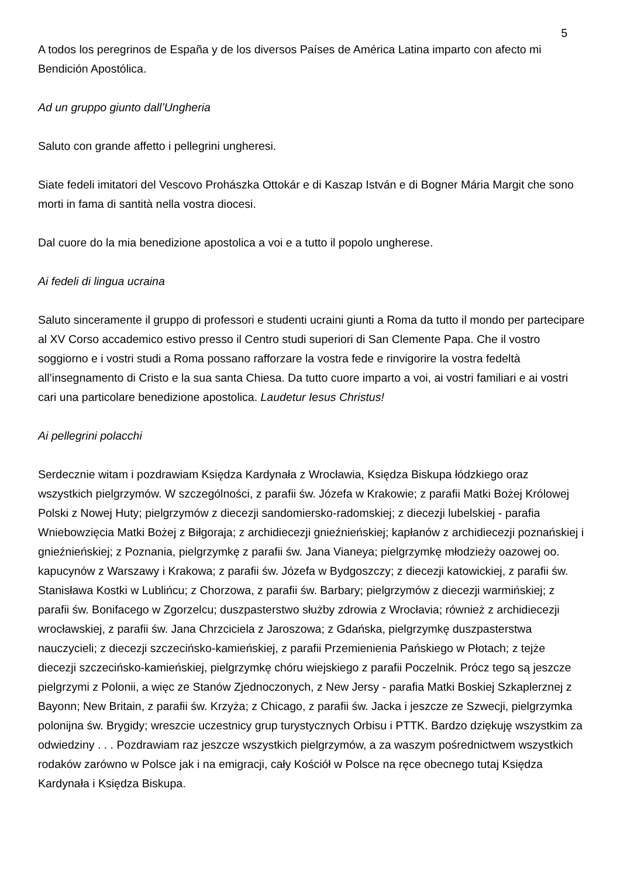5
A todos los peregrinos de España y de los diversos Países de América Latina imparto con afecto mi Bendición Apostólica.
Ad un gruppo giunto dall’Ungheria
Saluto con grande affetto i pellegrini ungheresi.
Siate fedeli imitatori del Vescovo Prohászka Ottokár e di Kaszap István e di Bogner Mária Margit che sono morti in fama di santità nella vostra diocesi.
Dal cuore do la mia benedizione apostolica a voi e a tutto il popolo ungherese.
Ai fedeli di lingua ucraina
Saluto sinceramente il gruppo di professori e studenti ucraini giunti a Roma da tutto il mondo per partecipare al XV Corso accademico estivo presso il Centro studi superiori di San Clemente Papa. Che il vostro soggiorno e i vostri studi a Roma possano rafforzare la vostra fede e rinvigorire la vostra fedeltà all’insegnamento di Cristo e la sua santa Chiesa. Da tutto cuore imparto a voi, ai vostri familiari e ai vostri cari una particolare benedizione apostolica. Laudetur Iesus Christus!
Ai pellegrini polacchi
Serdecznie witam i pozdrawiam Księdza Kardynała z Wrocławia, Księdza Biskupa łódzkiego oraz wszystkich pielgrzymów. W szczególności, z parafii św. Józefa w Krakowie; z parafii Matki Bożej Królowej Polski z Nowej Huty; pielgrzymów z diecezji sandomiersko-radomskiej; z diecezji lubelskiej - parafia Wniebowzięcia Matki Bożej z Biłgoraja; z archidiecezji gnieźnieńskiej; kapłanów z archidiecezji poznańskiej i gnieźnieńskiej; z Poznania, pielgrzymkę z parafii św. Jana Vianeya; pielgrzymkę młodzieży oazowej oo. kapucynów z Warszawy i Krakowa; z parafii św. Józefa w Bydgoszczy; z diecezji katowickiej, z parafii św. Stanisława Kostki w Lublińcu; z Chorzowa, z parafii św. Barbary; pielgrzymów z diecezji warmińskiej; z parafii św. Bonifacego w Zgorzelcu; duszpasterstwo służby zdrowia z Wrocłavia; również z archidiecezji wrocławskiej, z parafii św. Jana Chrzciciela z Jaroszowa; z Gdańska, pielgrzymkę duszpasterstwa nauczycieli; z diecezji szczecińsko-kamieńskiej, z parafii Przemienienia Pańskiego w Płotach; z tejże diecezji szczecińsko-kamieńskiej, pielgrzymkę chóru wiejskiego z parafii Poczelnik. Prócz tego są jeszcze pielgrzymi z Polonii, a więc ze Stanów Zjednoczonych, z New Jersy - parafia Matki Boskiej Szkaplerznej z Bayonn; New Britain, z parafii św. Krzyża; z Chicago, z parafii św. Jacka i jeszcze ze Szwecji, pielgrzymka polonijna św. Brygidy; wreszcie uczestnicy grup turystycznych Orbisu i PTTK. Bardzo dziękuję wszystkim za odwiedziny . . . Pozdrawiam raz jeszcze wszystkich pielgrzymów, a za waszym pośrednictwem wszystkich rodaków zarówno w Polsce jak i na emigracji, cały Kościół w Polsce na ręce obecnego tutaj Księdza Kardynała i Księdza Biskupa.